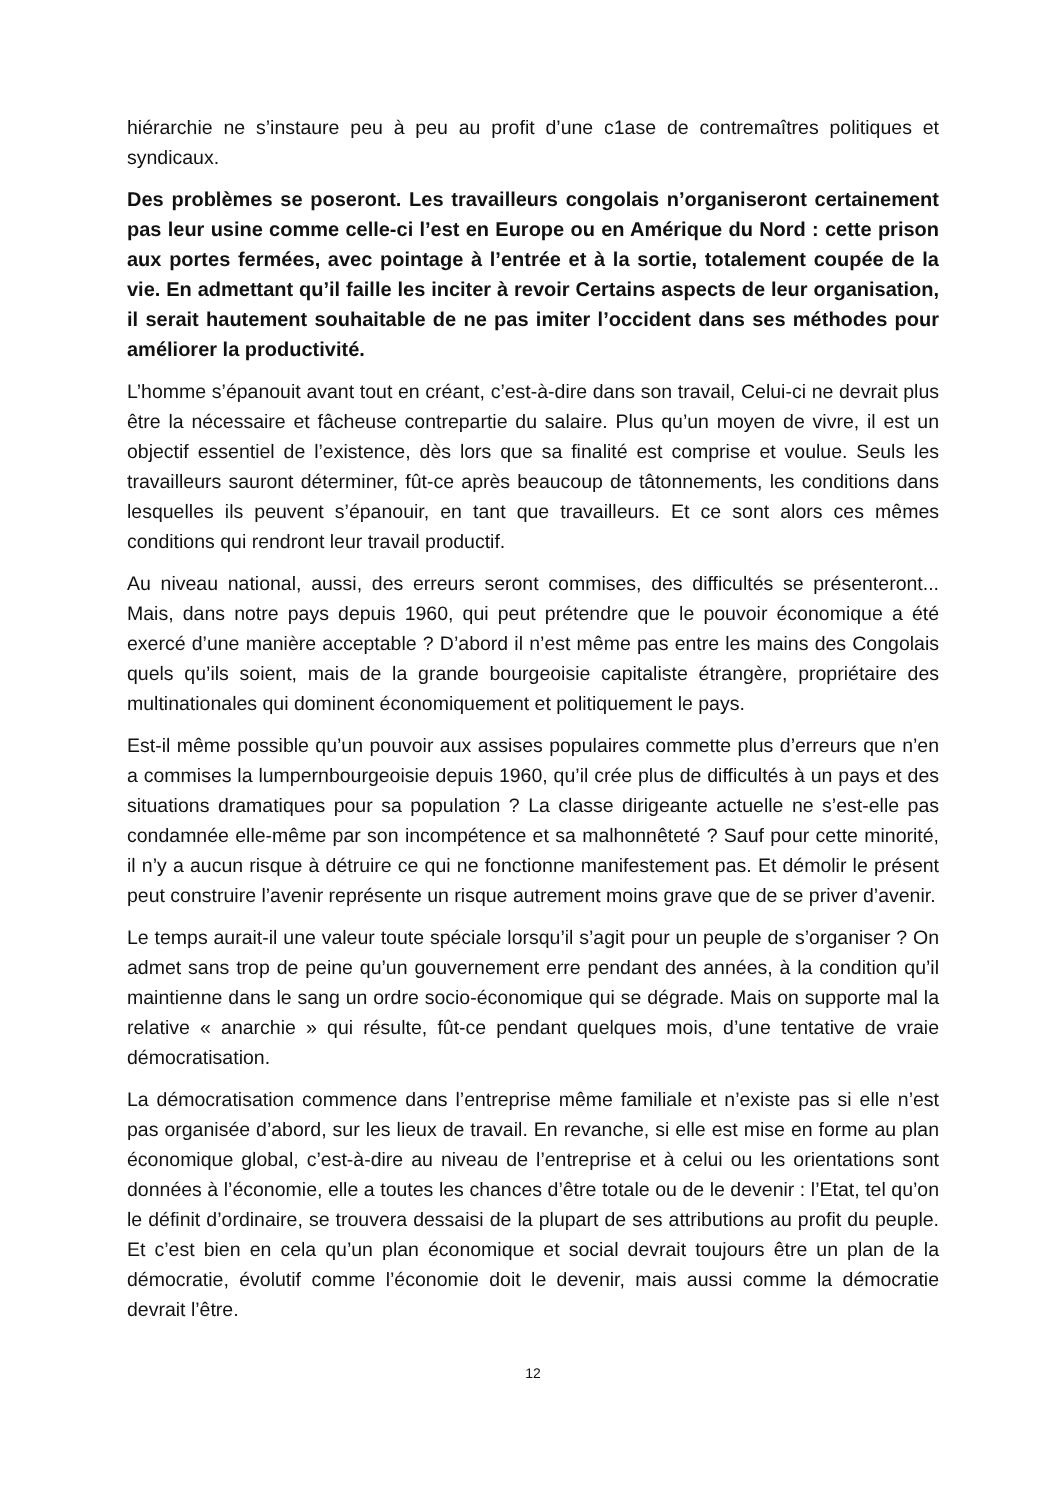hiérarchie ne s’instaure peu à peu au profit d’une c1ase de contremaîtres politiques et syndicaux.
Des problèmes se poseront. Les travailleurs congolais n’organiseront certainement pas leur usine comme celle-ci l’est en Europe ou en Amérique du Nord : cette prison aux portes fermées, avec pointage à l’entrée et à la sortie, totalement coupée de la vie. En admettant qu’il faille les inciter à revoir Certains aspects de leur organisation, il serait hautement souhaitable de ne pas imiter l’occident dans ses méthodes pour améliorer la productivité.
L’homme s’épanouit avant tout en créant, c’est-à-dire dans son travail, Celui-ci ne devrait plus être la nécessaire et fâcheuse contrepartie du salaire. Plus qu’un moyen de vivre, il est un objectif essentiel de l’existence, dès lors que sa finalité est comprise et voulue. Seuls les travailleurs sauront déterminer, fût-ce après beaucoup de tâtonnements, les conditions dans lesquelles ils peuvent s’épanouir, en tant que travailleurs. Et ce sont alors ces mêmes conditions qui rendront leur travail productif.
Au niveau national, aussi, des erreurs seront commises, des difficultés se présenteront... Mais, dans notre pays depuis 1960, qui peut prétendre que le pouvoir économique a été exercé d’une manière acceptable ? D’abord il n’est même pas entre les mains des Congolais quels qu’ils soient, mais de la grande bourgeoisie capitaliste étrangère, propriétaire des multinationales qui dominent économiquement et politiquement le pays.
Est-il même possible qu’un pouvoir aux assises populaires commette plus d’erreurs que n’en a commises la lumpernbourgeoisie depuis 1960, qu’il crée plus de difficultés à un pays et des situations dramatiques pour sa population ? La classe dirigeante actuelle ne s’est-elle pas condamnée elle-même par son incompétence et sa malhonnêteté ? Sauf pour cette minorité, il n’y a aucun risque à détruire ce qui ne fonctionne manifestement pas. Et démolir le présent peut construire l’avenir représente un risque autrement moins grave que de se priver d’avenir.
Le temps aurait-il une valeur toute spéciale lorsqu’il s’agit pour un peuple de s’organiser ? On admet sans trop de peine qu’un gouvernement erre pendant des années, à la condition qu’il maintienne dans le sang un ordre socio-économique qui se dégrade. Mais on supporte mal la relative « anarchie » qui résulte, fût-ce pendant quelques mois, d’une tentative de vraie démocratisation.
La démocratisation commence dans l’entreprise même familiale et n’existe pas si elle n’est pas organisée d’abord, sur les lieux de travail. En revanche, si elle est mise en forme au plan économique global, c’est-à-dire au niveau de l’entreprise et à celui ou les orientations sont données à l’économie, elle a toutes les chances d’être totale ou de le devenir : l’Etat, tel qu’on le définit d’ordinaire, se trouvera dessaisi de la plupart de ses attributions au profit du peuple. Et c’est bien en cela qu’un plan économique et social devrait toujours être un plan de la démocratie, évolutif comme l’économie doit le devenir, mais aussi comme la démocratie devrait l’être.
12